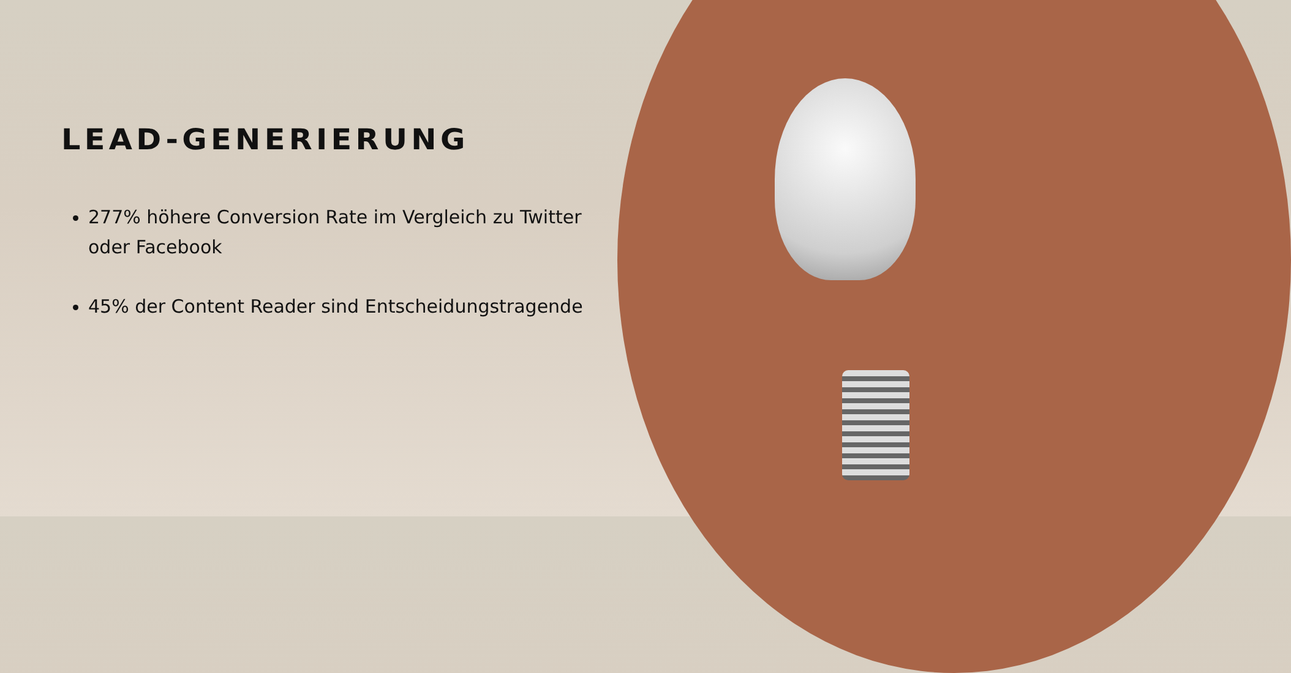LEAD-GENERIERUNG
277% höhere Conversion Rate im Vergleich zu Twitter oder Facebook
45% der Content Reader sind Entscheidungstragende